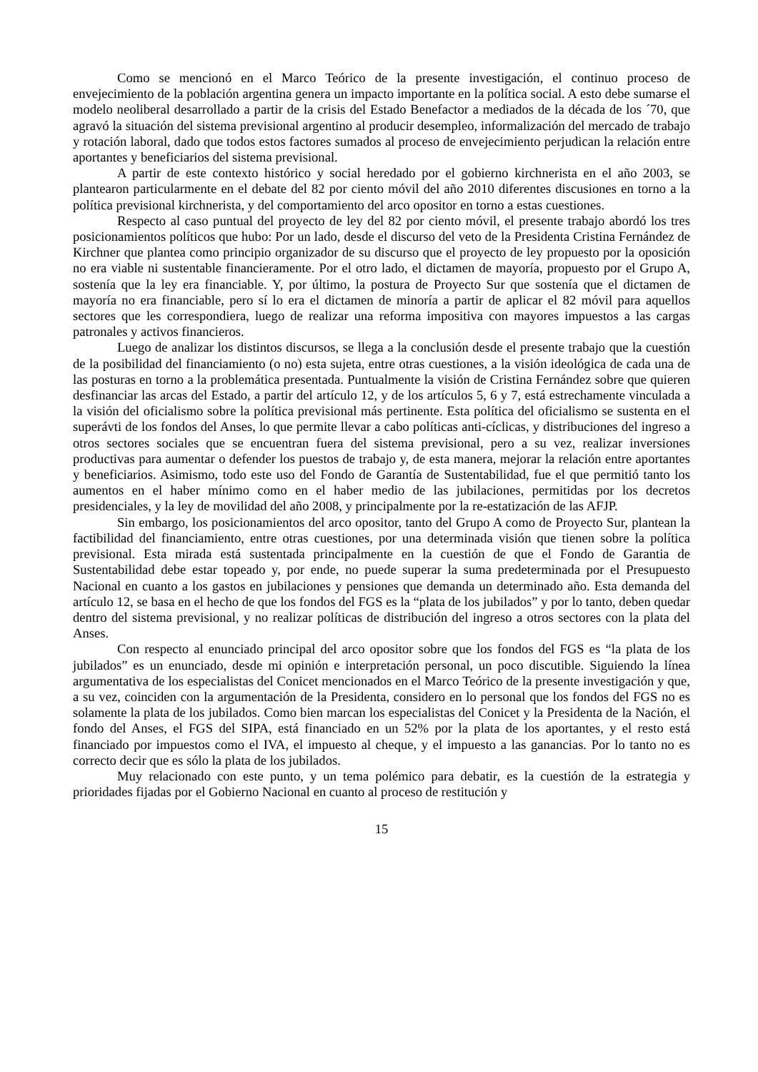Como se mencionó en el Marco Teórico de la presente investigación, el continuo proceso de envejecimiento de la población argentina genera un impacto importante en la política social. A esto debe sumarse el modelo neoliberal desarrollado a partir de la crisis del Estado Benefactor a mediados de la década de los ´70, que agravó la situación del sistema previsional argentino al producir desempleo, informalización del mercado de trabajo y rotación laboral, dado que todos estos factores sumados al proceso de envejecimiento perjudican la relación entre aportantes y beneficiarios del sistema previsional.
A partir de este contexto histórico y social heredado por el gobierno kirchnerista en el año 2003, se plantearon particularmente en el debate del 82 por ciento móvil del año 2010 diferentes discusiones en torno a la política previsional kirchnerista, y del comportamiento del arco opositor en torno a estas cuestiones.
Respecto al caso puntual del proyecto de ley del 82 por ciento móvil, el presente trabajo abordó los tres posicionamientos políticos que hubo: Por un lado, desde el discurso del veto de la Presidenta Cristina Fernández de Kirchner que plantea como principio organizador de su discurso que el proyecto de ley propuesto por la oposición no era viable ni sustentable financieramente. Por el otro lado, el dictamen de mayoría, propuesto por el Grupo A, sostenía que la ley era financiable. Y, por último, la postura de Proyecto Sur que sostenía que el dictamen de mayoría no era financiable, pero sí lo era el dictamen de minoría a partir de aplicar el 82 móvil para aquellos sectores que les correspondiera, luego de realizar una reforma impositiva con mayores impuestos a las cargas patronales y activos financieros.
Luego de analizar los distintos discursos, se llega a la conclusión desde el presente trabajo que la cuestión de la posibilidad del financiamiento (o no) esta sujeta, entre otras cuestiones, a la visión ideológica de cada una de las posturas en torno a la problemática presentada. Puntualmente la visión de Cristina Fernández sobre que quieren desfinanciar las arcas del Estado, a partir del artículo 12, y de los artículos 5, 6 y 7, está estrechamente vinculada a la visión del oficialismo sobre la política previsional más pertinente. Esta política del oficialismo se sustenta en el superávti de los fondos del Anses, lo que permite llevar a cabo políticas anti-cíclicas, y distribuciones del ingreso a otros sectores sociales que se encuentran fuera del sistema previsional, pero a su vez, realizar inversiones productivas para aumentar o defender los puestos de trabajo y, de esta manera, mejorar la relación entre aportantes y beneficiarios. Asimismo, todo este uso del Fondo de Garantía de Sustentabilidad, fue el que permitió tanto los aumentos en el haber mínimo como en el haber medio de las jubilaciones, permitidas por los decretos presidenciales, y la ley de movilidad del año 2008, y principalmente por la re-estatización de las AFJP.
Sin embargo, los posicionamientos del arco opositor, tanto del Grupo A como de Proyecto Sur, plantean la factibilidad del financiamiento, entre otras cuestiones, por una determinada visión que tienen sobre la política previsional. Esta mirada está sustentada principalmente en la cuestión de que el Fondo de Garantia de Sustentabilidad debe estar topeado y, por ende, no puede superar la suma predeterminada por el Presupuesto Nacional en cuanto a los gastos en jubilaciones y pensiones que demanda un determinado año. Esta demanda del artículo 12, se basa en el hecho de que los fondos del FGS es la “plata de los jubilados” y por lo tanto, deben quedar dentro del sistema previsional, y no realizar políticas de distribución del ingreso a otros sectores con la plata del Anses.
Con respecto al enunciado principal del arco opositor sobre que los fondos del FGS es “la plata de los jubilados” es un enunciado, desde mi opinión e interpretación personal, un poco discutible. Siguiendo la línea argumentativa de los especialistas del Conicet mencionados en el Marco Teórico de la presente investigación y que, a su vez, coinciden con la argumentación de la Presidenta, considero en lo personal que los fondos del FGS no es solamente la plata de los jubilados. Como bien marcan los especialistas del Conicet y la Presidenta de la Nación, el fondo del Anses, el FGS del SIPA, está financiado en un 52% por la plata de los aportantes, y el resto está financiado por impuestos como el IVA, el impuesto al cheque, y el impuesto a las ganancias. Por lo tanto no es correcto decir que es sólo la plata de los jubilados.
Muy relacionado con este punto, y un tema polémico para debatir, es la cuestión de la estrategia y prioridades fijadas por el Gobierno Nacional en cuanto al proceso de restitución y
15